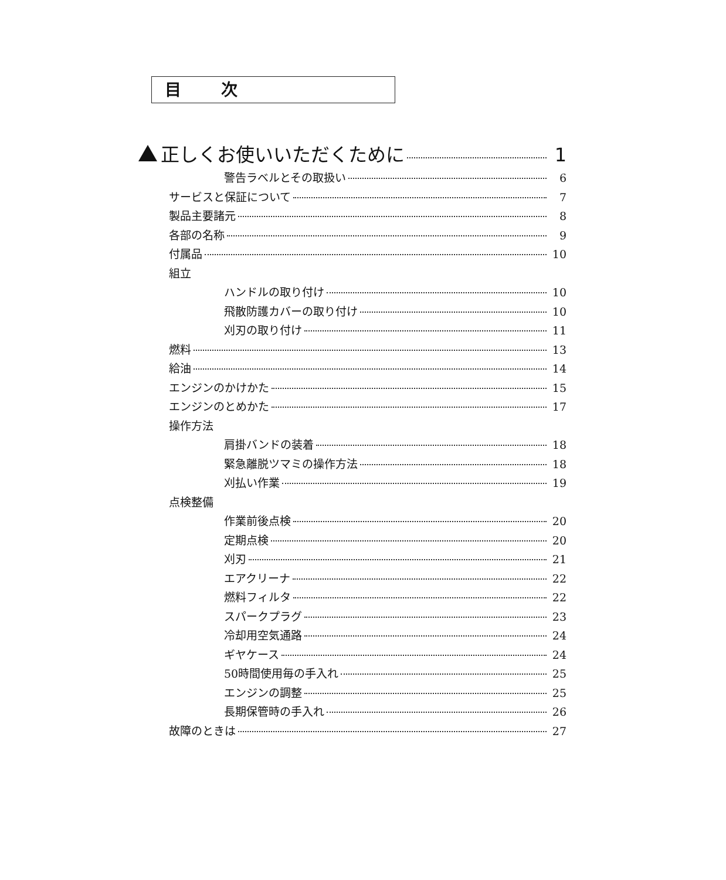目 次
正しくお使いいただくために 1
警告ラベルとその取扱い 6
サービスと保証について 7
製品主要諸元 8
各部の名称 9
付属品 10
組立
ハンドルの取り付け 10
飛散防護カバーの取り付け 10
刈刃の取り付け 11
燃料 13
給油 14
エンジンのかけかた 15
エンジンのとめかた 17
操作方法
肩掛バンドの装着 18
緊急離脱ツマミの操作方法 18
刈払い作業 19
点検整備
作業前後点検 20
定期点検 20
刈刃 21
エアクリーナ 22
燃料フィルタ 22
スパークプラグ 23
冷却用空気通路 24
ギヤケース 24
50時間使用毎の手入れ 25
エンジンの調整 25
長期保管時の手入れ 26
故障のときは 27